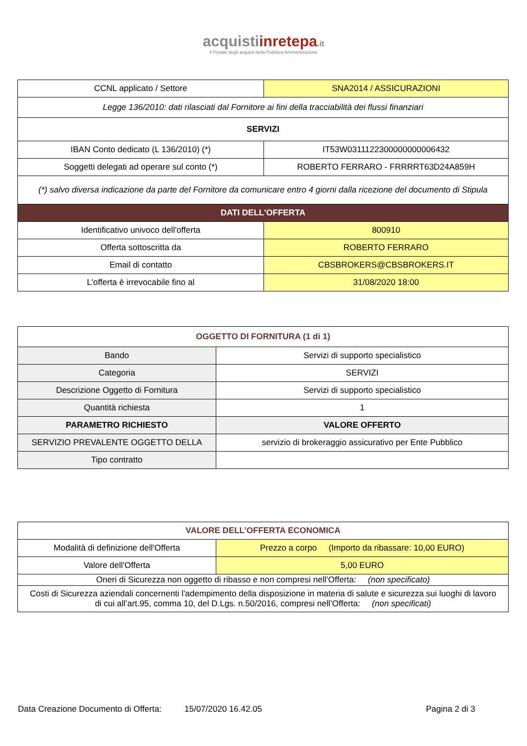acquistiinretepa.it
Il Portale degli acquisti della Pubblica Amministrazione
| CCNL applicato / Settore | SNA2014 / ASSICURAZIONI |
| Legge 136/2010: dati rilasciati dal Fornitore ai fini della tracciabilità dei flussi finanziari | |
| SERVIZI | |
| IBAN Conto dedicato (L 136/2010) (*) | IT53W0311122300000000006432 |
| Soggetti delegati ad operare sul conto (*) | ROBERTO FERRARO - FRRRRT63D24A859H |
| (*) salvo diversa indicazione da parte del Fornitore da comunicare entro 4 giorni dalla ricezione del documento di Stipula | |
| DATI DELL'OFFERTA | |
| Identificativo univoco dell'offerta | 800910 |
| Offerta sottoscritta da | ROBERTO FERRARO |
| Email di contatto | CBSBROKERS@CBSBROKERS.IT |
| L'offerta è irrevocabile fino al | 31/08/2020 18:00 |
| OGGETTO DI FORNITURA (1 di 1) | |
| Bando | Servizi di supporto specialistico |
| Categoria | SERVIZI |
| Descrizione Oggetto di Fornitura | Servizi di supporto specialistico |
| Quantità richiesta | 1 |
| PARAMETRO RICHIESTO | VALORE OFFERTO |
| SERVIZIO PREVALENTE OGGETTO DELLA | servizio di brokeraggio assicurativo per Ente Pubblico |
| Tipo contratto | |
| VALORE DELL’OFFERTA ECONOMICA | |
| Modalità di definizione dell'Offerta | Prezzo a corpo (Importo da ribassare: 10,00 EURO) |
| Valore dell'Offerta | 5,00 EURO |
| Oneri di Sicurezza non oggetto di ribasso e non compresi nell’Offerta: (non specificato) | |
| Costi di Sicurezza aziendali concernenti l'adempimento della disposizione in materia di salute e sicurezza sui luoghi di lavoro di cui all’art.95, comma 10, del D.Lgs. n.50/2016, compresi nell’Offerta: (non specificati) | |
Data Creazione Documento di Offerta: 15/07/2020 16.42.05 Pagina 2 di 3